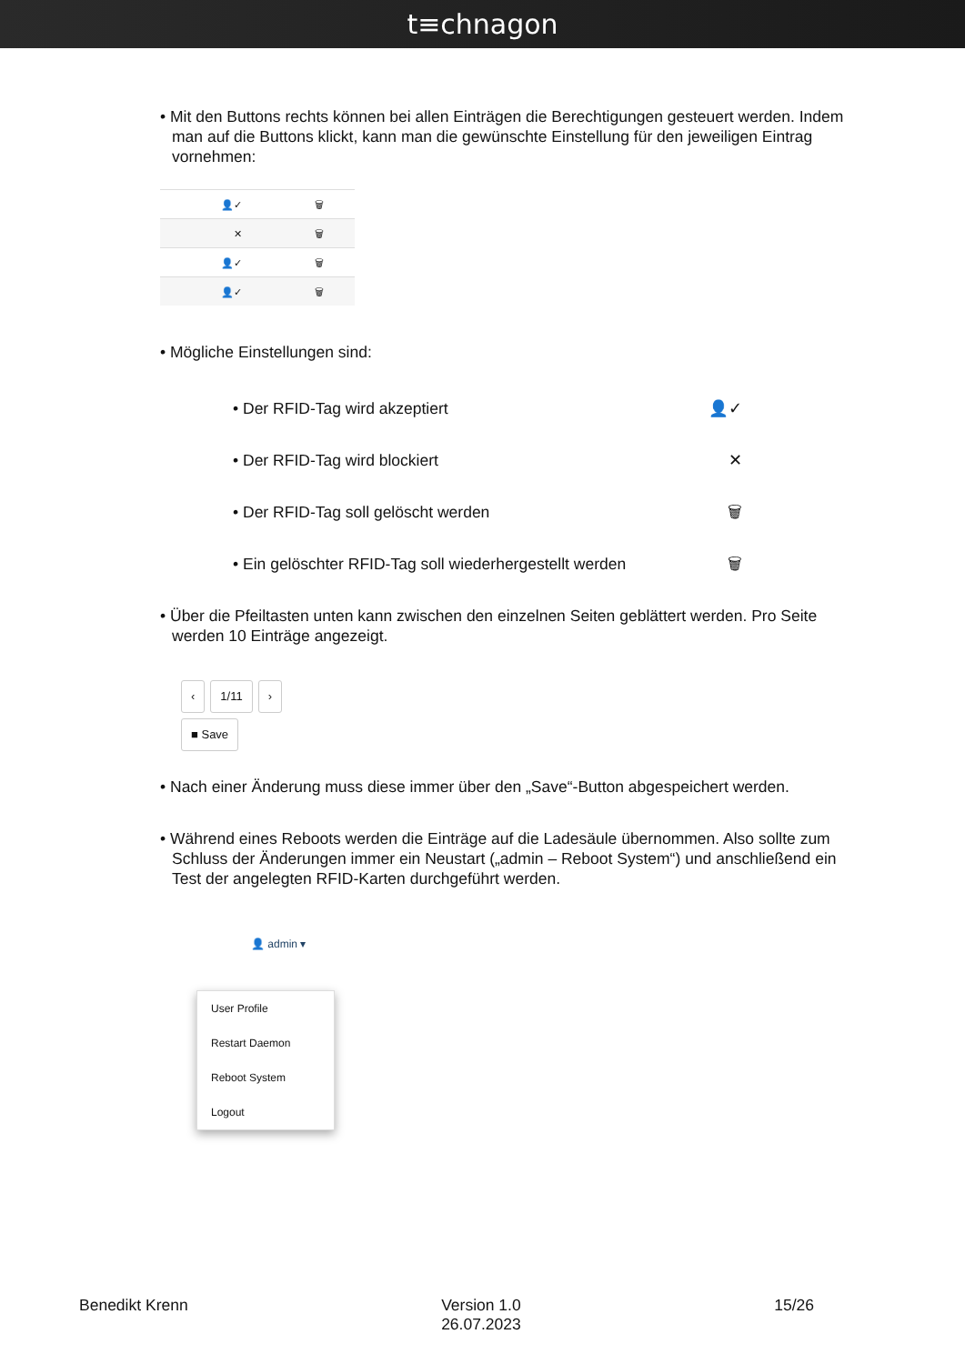t≡chnagon
• Mit den Buttons rechts können bei allen Einträgen die Berechtigungen gesteuert werden. Indem man auf die Buttons klickt, kann man die gewünschte Einstellung für den jeweiligen Eintrag vornehmen:
👤✓ 🗑
✕ 🗑
👤✓ 🗑
👤✓ 🗑
• Mögliche Einstellungen sind:
• Der RFID-Tag wird akzeptiert 👤✓
• Der RFID-Tag wird blockiert ✕
• Der RFID-Tag soll gelöscht werden 🗑
• Ein gelöschter RFID-Tag soll wiederhergestellt werden 🗑
• Über die Pfeiltasten unten kann zwischen den einzelnen Seiten geblättert werden. Pro Seite werden 10 Einträge angezeigt.
‹ 1/11 ›
■ Save
• Nach einer Änderung muss diese immer über den „Save“-Button abgespeichert werden.
• Während eines Reboots werden die Einträge auf die Ladesäule übernommen. Also sollte zum Schluss der Änderungen immer ein Neustart („admin – Reboot System“) und anschließend ein Test der angelegten RFID-Karten durchgeführt werden.
👤 admin ▾
User Profile
Restart Daemon
Reboot System
Logout
Benedikt Krenn Version 1.0
26.07.2023 15/26